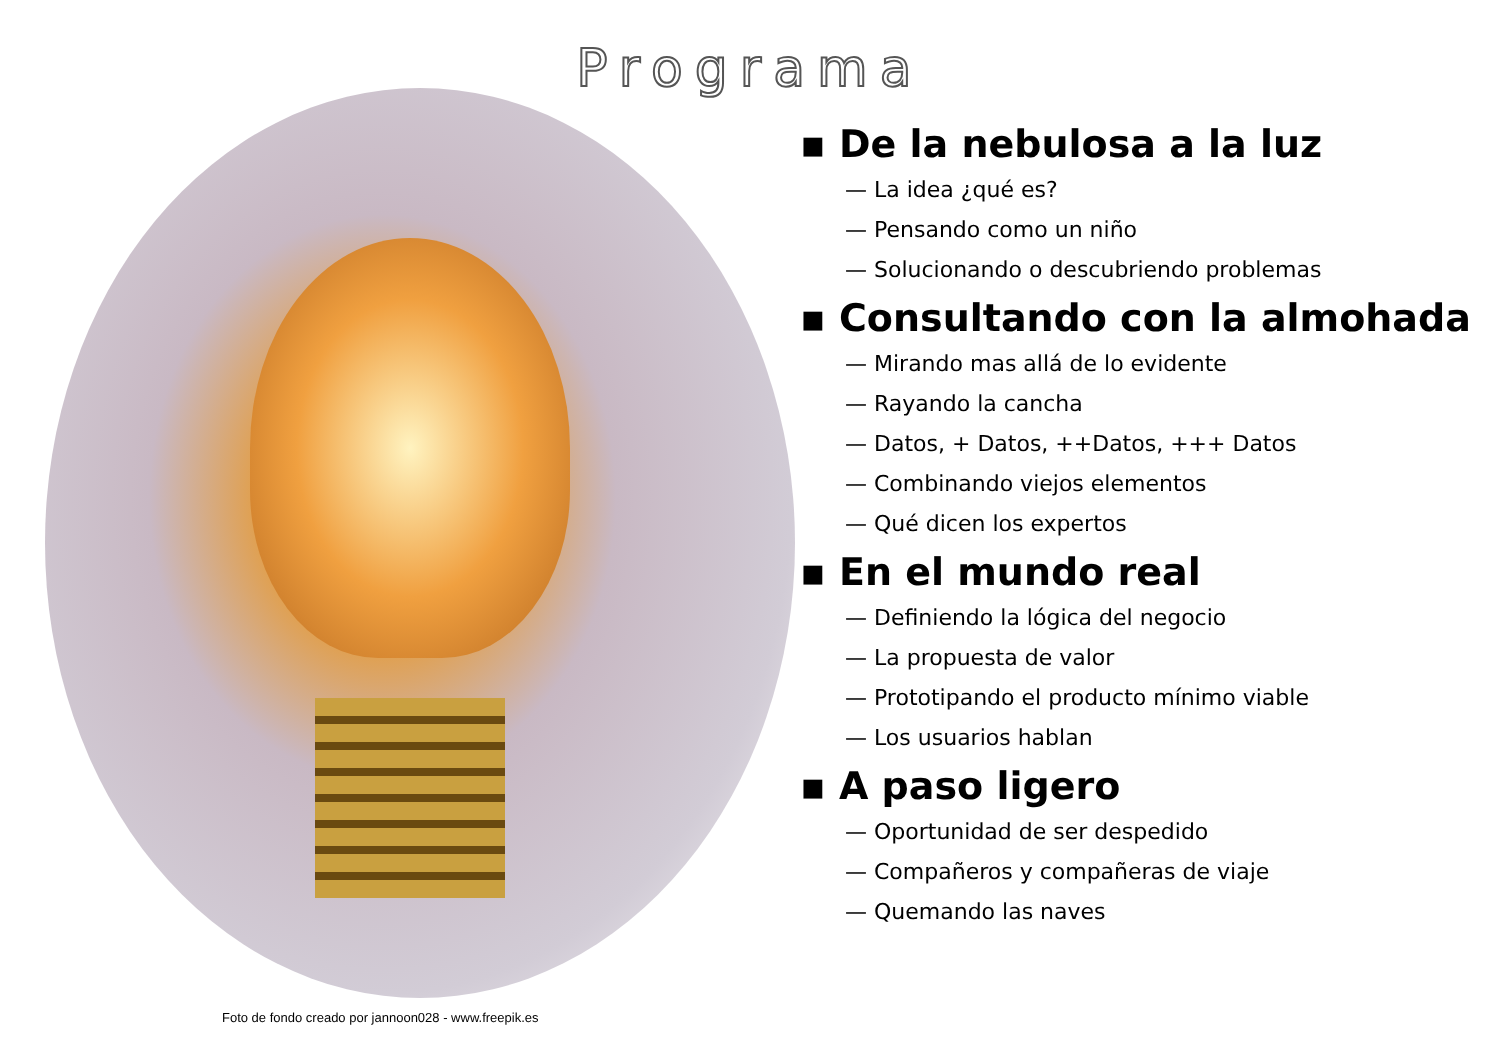Programa
▪ De la nebulosa a la luz
— La idea ¿qué es?
— Pensando como un niño
— Solucionando o descubriendo problemas
▪ Consultando con la almohada
— Mirando mas allá de lo evidente
— Rayando la cancha
— Datos, + Datos, ++Datos, +++ Datos
— Combinando viejos elementos
— Qué dicen los expertos
▪ En el mundo real
— Definiendo la lógica del negocio
— La propuesta de valor
— Prototipando el producto mínimo viable
— Los usuarios hablan
▪ A paso ligero
— Oportunidad de ser despedido
— Compañeros y compañeras de viaje
— Quemando las naves
Foto de fondo creado por jannoon028 - www.freepik.es